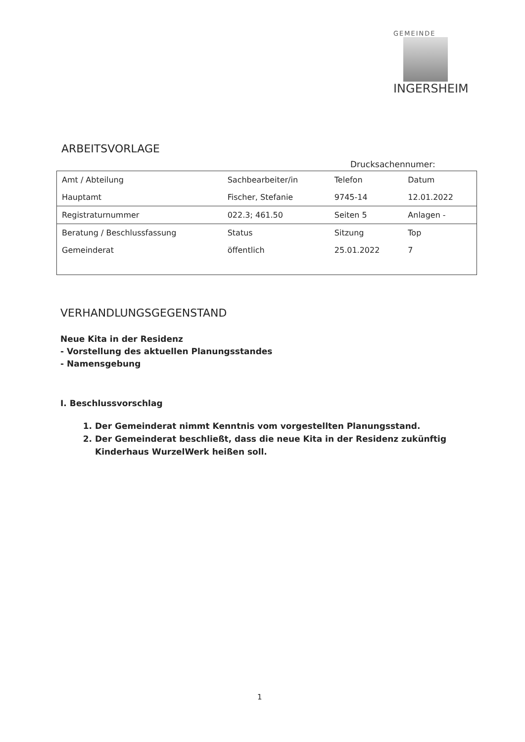GEMEINDE
INGERSHEIM
ARBEITSVORLAGE
Drucksachennumer:
| Amt / Abteilung | Sachbearbeiter/in | Telefon | Datum |
| Hauptamt | Fischer, Stefanie | 9745-14 | 12.01.2022 |
| Registraturnummer | 022.3; 461.50 | Seiten 5 | Anlagen - |
| Beratung / Beschlussfassung | Status | Sitzung | Top |
| Gemeinderat | öffentlich | 25.01.2022 | 7 |
VERHANDLUNGSGEGENSTAND
Neue Kita in der Residenz
- Vorstellung des aktuellen Planungsstandes
- Namensgebung
I. Beschlussvorschlag
1. Der Gemeinderat nimmt Kenntnis vom vorgestellten Planungsstand.
2. Der Gemeinderat beschließt, dass die neue Kita in der Residenz zukünftig Kinderhaus WurzelWerk heißen soll.
1